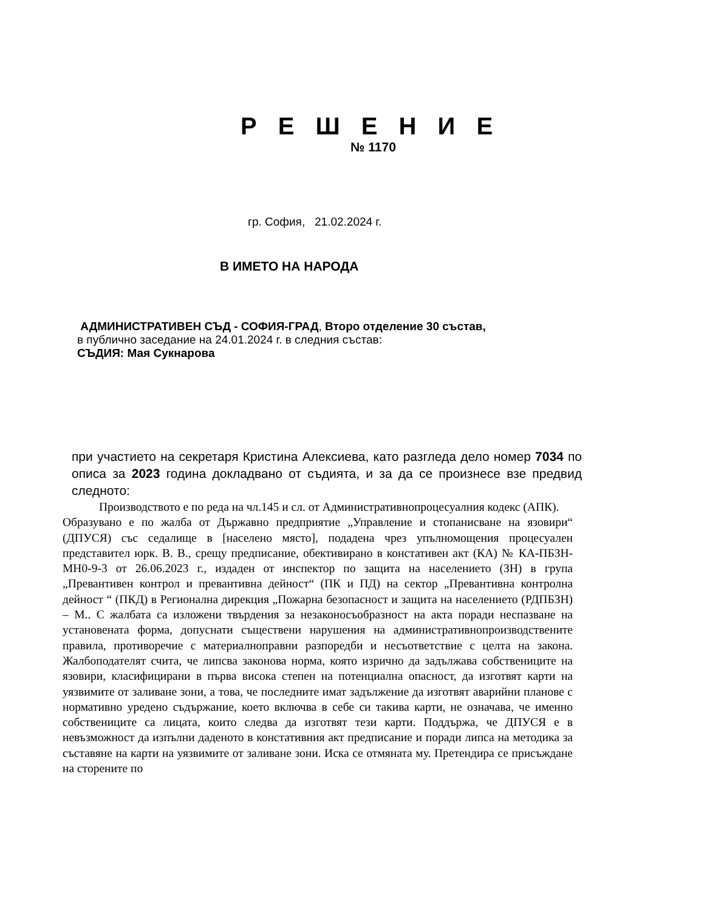Р Е Ш Е Н И Е
№ 1170
гр. София, 21.02.2024 г.
В ИМЕТО НА НАРОДА
АДМИНИСТРАТИВЕН СЪД - СОФИЯ-ГРАД, Второ отделение 30 състав,
в публично заседание на 24.01.2024 г. в следния състав:
СЪДИЯ: Мая Сукнарова
при участието на секретаря Кристина Алексиева, като разгледа дело номер 7034 по описа за 2023 година докладвано от съдията, и за да се произнесе взе предвид следното:
Производството е по реда на чл.145 и сл. от Административнопроцесуалния кодекс (АПК).
Образувано е по жалба от Държавно предприятие „Управление и стопанисване на язовири“ (ДПУСЯ) със седалище в [населено място], подадена чрез упълномощения процесуален представител юрк. В. В., срещу предписание, обективирано в констативен акт (КА) № КА-ПБЗН-МН0-9-3 от 26.06.2023 г., издаден от инспектор по защита на населението (ЗН) в група „Превантивен контрол и превантивна дейност“ (ПК и ПД) на сектор „Превантивна контролна дейност “ (ПКД) в Регионална дирекция „Пожарна безопасност и защита на населението (РДПБЗН) – М.. С жалбата са изложени твърдения за незаконосъобразност на акта поради неспазване на установената форма, допуснати съществени нарушения на административнопроизводствените правила, противоречие с материалноправни разпоредби и несъответствие с целта на закона. Жалбоподателят счита, че липсва законова норма, която изрично да задължава собствениците на язовири, класифицирани в първа висока степен на потенциална опасност, да изготвят карти на уязвимите от заливане зони, а това, че последните имат задължение да изготвят аварийни планове с нормативно уредено съдържание, което включва в себе си такива карти, не означава, че именно собствениците са лицата, които следва да изготвят тези карти. Поддържа, че ДПУСЯ е в невъзможност да изпълни даденото в констативния акт предписание и поради липса на методика за съставяне на карти на уязвимите от заливане зони. Иска се отмяната му. Претендира се присъждане на сторените по